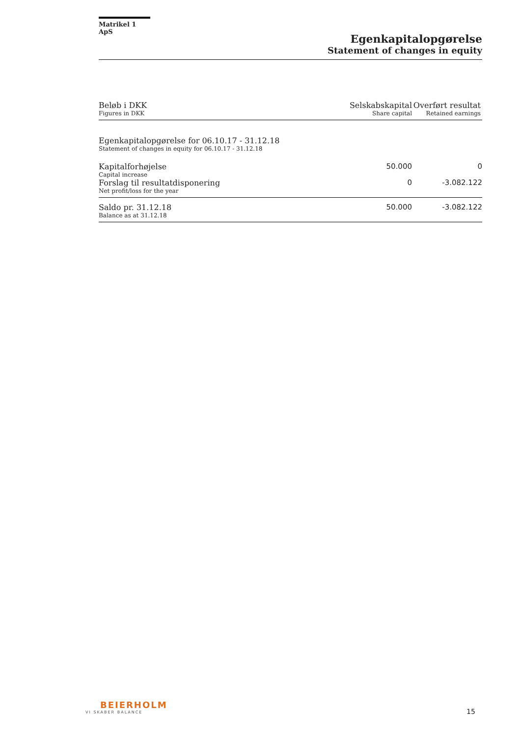Matrikel 1 ApS
Egenkapitalopgørelse
Statement of changes in equity
| Beløb i DKK Figures in DKK | Selskabskapital Share capital | Overført resultat Retained earnings |
| --- | --- | --- |
| Egenkapitalopgørelse for 06.10.17 - 31.12.18 Statement of changes in equity for 06.10.17 - 31.12.18 | | |
| Kapitalforhøjelse Capital increase | 50.000 | 0 |
| Forslag til resultatdisponering Net profit/loss for the year | 0 | -3.082.122 |
| Saldo pr. 31.12.18 Balance as at 31.12.18 | 50.000 | -3.082.122 |
BEIERHOLM
VI SKABER BALANCE
15